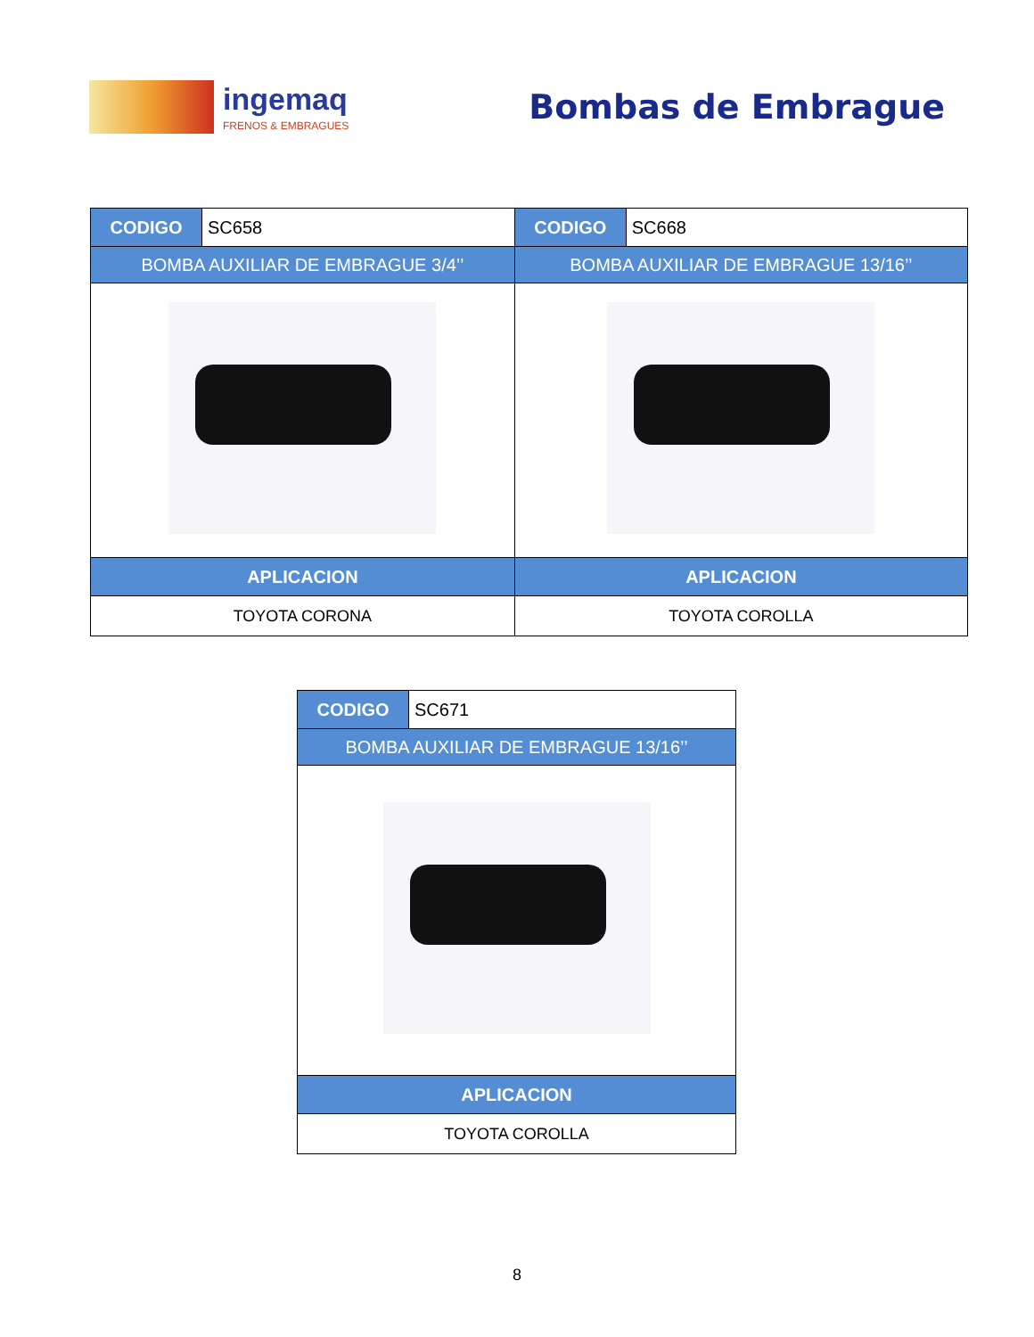ingemaq
FRENOS & EMBRAGUES
Bombas de Embrague
| CODIGO | SC658 | CODIGO | SC668 |
| BOMBA AUXILIAR DE EMBRAGUE 3/4’’ | | BOMBA AUXILIAR DE EMBRAGUE 13/16’’ | |
| APLICACION | | APLICACION | |
| TOYOTA CORONA | | TOYOTA COROLLA | |
| CODIGO | SC671 |
| BOMBA AUXILIAR DE EMBRAGUE 13/16’’ | |
| APLICACION | |
| TOYOTA COROLLA | |
8